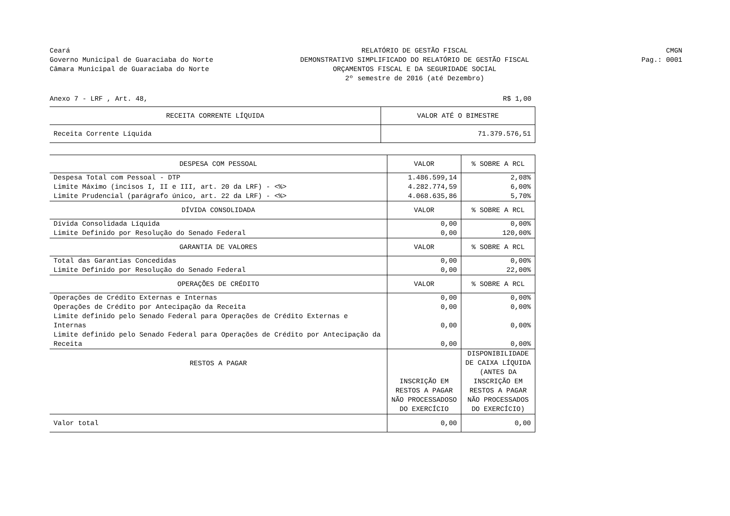Ceará
Governo Municipal de Guaraciaba do Norte
Câmara Municipal de Guaraciaba do Norte
RELATÓRIO DE GESTÃO FISCAL
DEMONSTRATIVO SIMPLIFICADO DO RELATÓRIO DE GESTÃO FISCAL
ORÇAMENTOS FISCAL E DA SEGURIDADE SOCIAL
2º semestre de 2016 (até Dezembro)
CMGN
Pag.: 0001
Anexo 7 - LRF , Art. 48, R$ 1,00
| RECEITA CORRENTE LÍQUIDA | VALOR ATÉ O BIMESTRE |
| --- | --- |
| Receita Corrente Líquida | 71.379.576,51 |
| DESPESA COM PESSOAL | VALOR | % SOBRE A RCL |
| --- | --- | --- |
| Despesa Total com Pessoal - DTP | 1.486.599,14 | 2,08% |
| Limite Máximo (incisos I, II e III, art. 20 da LRF) - <%> | 4.282.774,59 | 6,00% |
| Limite Prudencial (parágrafo único, art. 22 da LRF) - <%> | 4.068.635,86 | 5,70% |
| DÍVIDA CONSOLIDADA | VALOR | % SOBRE A RCL |
| Dívida Consolidada Líquida | 0,00 | 0,00% |
| Limite Definido por Resolução do Senado Federal | 0,00 | 120,00% |
| GARANTIA DE VALORES | VALOR | % SOBRE A RCL |
| Total das Garantias Concedidas | 0,00 | 0,00% |
| Limite Definido por Resolução do Senado Federal | 0,00 | 22,00% |
| OPERAÇÕES DE CRÉDITO | VALOR | % SOBRE A RCL |
| Operações de Crédito Externas e Internas | 0,00 | 0,00% |
| Operações de Crédito por Antecipação da Receita | 0,00 | 0,00% |
| Limite definido pelo Senado Federal para Operações de Crédito Externas e Internas | 0,00 | 0,00% |
| Limite definido pelo Senado Federal para Operações de Crédito por Antecipação da Receita | 0,00 | 0,00% |
| RESTOS A PAGAR | INSCRIÇÃO EM RESTOS A PAGAR NÃO PROCESSADOSO DO EXERCÍCIO | DISPONIBILIDADE DE CAIXA LÍQUIDA (ANTES DA INSCRIÇÃO EM RESTOS A PAGAR NÃO PROCESSADOS DO EXERCÍCIO) |
| Valor total | 0,00 | 0,00 |